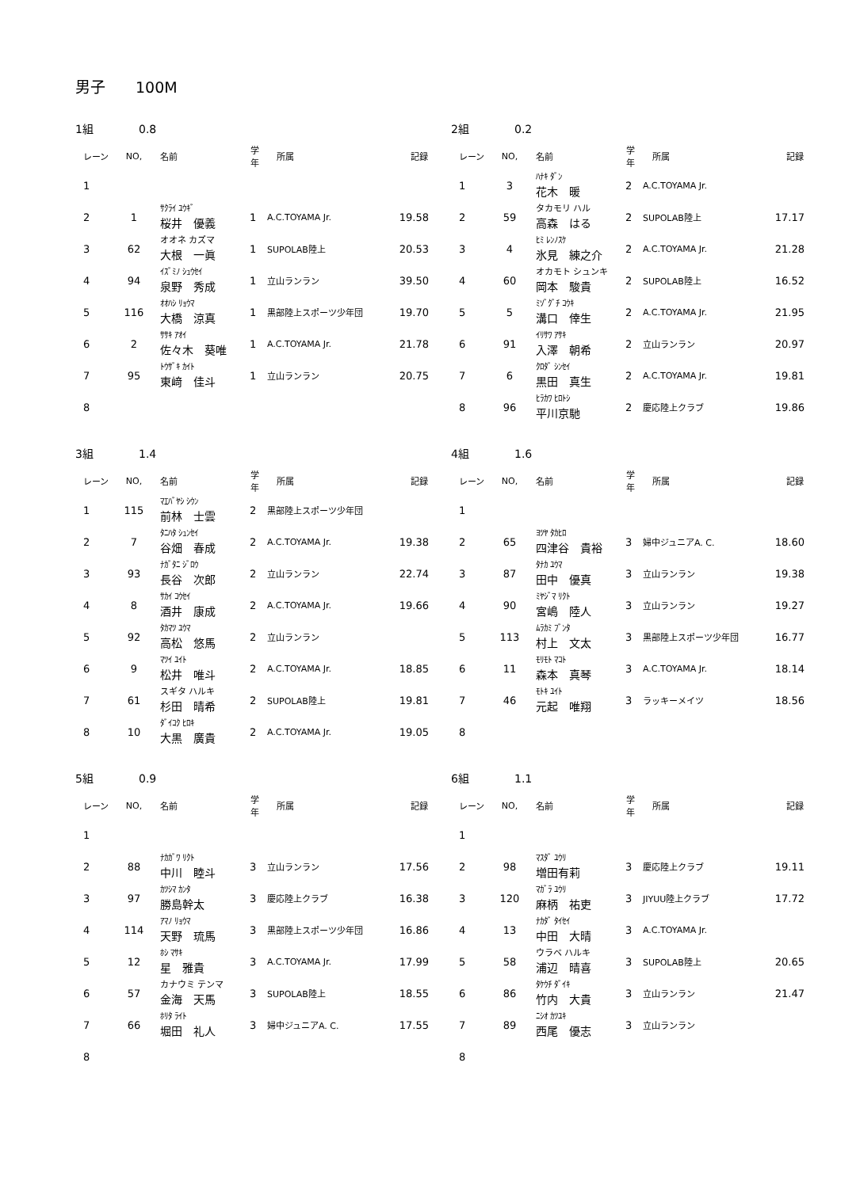男子　　100M
1組 0.8
| レーン | NO, | 名前 | 学年 | 所属 | 記録 |
| --- | --- | --- | --- | --- | --- |
| 1 | | | | | |
| 2 | 1 | ｻｸﾗｲ ﾕｳｷﾞ 桜井 優義 | 1 | A.C.TOYAMA Jr. | 19.58 |
| 3 | 62 | オオネ カズマ 大根 一眞 | 1 | SUPOLAB陸上 | 20.53 |
| 4 | 94 | ｲｽﾞﾐﾉ ｼｭｳｾｲ 泉野 秀成 | 1 | 立山ランラン | 39.50 |
| 5 | 116 | ｵｵﾊｼ ﾘｮｳﾏ 大橋 涼真 | 1 | 黒部陸上スポーツ少年団 | 19.70 |
| 6 | 2 | ｻｻｷ ｱｵｲ 佐々木 葵唯 | 1 | A.C.TOYAMA Jr. | 21.78 |
| 7 | 95 | ﾄｳｻﾞｷ ｶｲﾄ 東﨑 佳斗 | 1 | 立山ランラン | 20.75 |
| 8 | | | | | |
2組 0.2
| レーン | NO, | 名前 | 学年 | 所属 | 記録 |
| --- | --- | --- | --- | --- | --- |
| 1 | 3 | ﾊﾅｷ ﾀﾞﾝ 花木 暖 | 2 | A.C.TOYAMA Jr. | |
| 2 | 59 | タカモリ ハル 高森 はる | 2 | SUPOLAB陸上 | 17.17 |
| 3 | 4 | ﾋﾐ ﾚﾝﾉｽｹ 氷見 練之介 | 2 | A.C.TOYAMA Jr. | 21.28 |
| 4 | 60 | オカモト シュンキ 岡本 駿貴 | 2 | SUPOLAB陸上 | 16.52 |
| 5 | 5 | ﾐｿﾞｸﾞﾁ ｺｳｷ 溝口 倖生 | 2 | A.C.TOYAMA Jr. | 21.95 |
| 6 | 91 | ｲﾘｻﾜ ｱｻｷ 入澤 朝希 | 2 | 立山ランラン | 20.97 |
| 7 | 6 | ｸﾛﾀﾞ ｼﾝｾｲ 黒田 真生 | 2 | A.C.TOYAMA Jr. | 19.81 |
| 8 | 96 | ﾋﾗｶﾜ ﾋﾛﾄｼ 平川京馳 | 2 | 慶応陸上クラブ | 19.86 |
3組 1.4
| レーン | NO, | 名前 | 学年 | 所属 | 記録 |
| --- | --- | --- | --- | --- | --- |
| 1 | 115 | ﾏｴﾊﾞﾔｼ ｼｳﾝ 前林 士雲 | 2 | 黒部陸上スポーツ少年団 | |
| 2 | 7 | ﾀﾆﾊﾀ ｼｭﾝｾｲ 谷畑 春成 | 2 | A.C.TOYAMA Jr. | 19.38 |
| 3 | 93 | ﾅｶﾞﾀﾆ ｼﾞﾛｳ 長谷 次郎 | 2 | 立山ランラン | 22.74 |
| 4 | 8 | ｻｶｲ ｺｳｾｲ 酒井 康成 | 2 | A.C.TOYAMA Jr. | 19.66 |
| 5 | 92 | ﾀｶﾏﾂ ﾕｳﾏ 高松 悠馬 | 2 | 立山ランラン | |
| 6 | 9 | ﾏﾂｲ ﾕｲﾄ 松井 唯斗 | 2 | A.C.TOYAMA Jr. | 18.85 |
| 7 | 61 | スギタ ハルキ 杉田 晴希 | 2 | SUPOLAB陸上 | 19.81 |
| 8 | 10 | ﾀﾞｲｺｸ ﾋﾛｷ 大黒 廣貴 | 2 | A.C.TOYAMA Jr. | 19.05 |
4組 1.6
| レーン | NO, | 名前 | 学年 | 所属 | 記録 |
| --- | --- | --- | --- | --- | --- |
| 1 | | | | | |
| 2 | 65 | ﾖﾂﾔ ﾀｶﾋﾛ 四津谷 貴裕 | 3 | 婦中ジュニアA. C. | 18.60 |
| 3 | 87 | ﾀﾅｶ ﾕｳﾏ 田中 優真 | 3 | 立山ランラン | 19.38 |
| 4 | 90 | ﾐﾔｼﾞﾏ ﾘｸﾄ 宮嶋 陸人 | 3 | 立山ランラン | 19.27 |
| 5 | 113 | ﾑﾗｶﾐ ﾌﾞﾝﾀ 村上 文太 | 3 | 黒部陸上スポーツ少年団 | 16.77 |
| 6 | 11 | ﾓﾘﾓﾄ ﾏｺﾄ 森本 真琴 | 3 | A.C.TOYAMA Jr. | 18.14 |
| 7 | 46 | ﾓﾄｷ ﾕｲﾄ 元起 唯翔 | 3 | ラッキーメイツ | 18.56 |
| 8 | | | | | |
5組 0.9
| レーン | NO, | 名前 | 学年 | 所属 | 記録 |
| --- | --- | --- | --- | --- | --- |
| 1 | | | | | |
| 2 | 88 | ﾅｶｶﾞﾜ ﾘｸﾄ 中川 睦斗 | 3 | 立山ランラン | 17.56 |
| 3 | 97 | ｶﾂｼﾏ ｶﾝﾀ 勝島幹太 | 3 | 慶応陸上クラブ | 16.38 |
| 4 | 114 | ｱﾏﾉ ﾘｮｳﾏ 天野 琉馬 | 3 | 黒部陸上スポーツ少年団 | 16.86 |
| 5 | 12 | ﾎｼ ﾏｻｷ 星 雅貴 | 3 | A.C.TOYAMA Jr. | 17.99 |
| 6 | 57 | カナウミ テンマ 金海 天馬 | 3 | SUPOLAB陸上 | 18.55 |
| 7 | 66 | ﾎﾘﾀ ﾗｲﾄ 堀田 礼人 | 3 | 婦中ジュニアA. C. | 17.55 |
| 8 | | | | | |
6組 1.1
| レーン | NO, | 名前 | 学年 | 所属 | 記録 |
| --- | --- | --- | --- | --- | --- |
| 1 | | | | | |
| 2 | 98 | ﾏｽﾀﾞ ﾕｳﾘ 増田有莉 | 3 | 慶応陸上クラブ | 19.11 |
| 3 | 120 | ﾏｶﾞﾗ ﾕｳﾘ 麻柄 祐吏 | 3 | JIYUU陸上クラブ | 17.72 |
| 4 | 13 | ﾅｶﾀﾞ ﾀｲｾｲ 中田 大晴 | 3 | A.C.TOYAMA Jr. | |
| 5 | 58 | ウラベ ハルキ 浦辺 晴喜 | 3 | SUPOLAB陸上 | 20.65 |
| 6 | 86 | ﾀｹｳﾁ ﾀﾞｲｷ 竹内 大貴 | 3 | 立山ランラン | 21.47 |
| 7 | 89 | ﾆｼｵ ｶﾂﾕｷ 西尾 優志 | 3 | 立山ランラン | |
| 8 | | | | | |